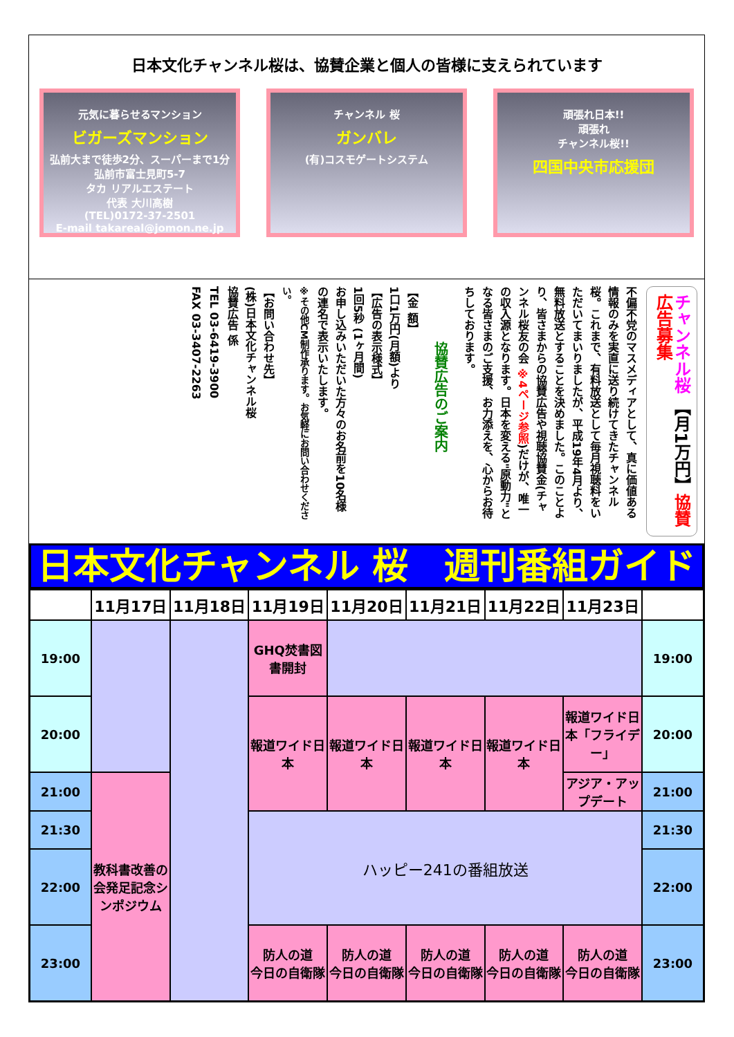日本文化チャンネル桜は、協賛企業と個人の皆様に支えられています
元気に暮らせるマンション
ビガーズマンション
弘前大まで徒歩2分、スーパーまで1分
弘前市富士見町5-7
タカ リアルエステート
代表 大川高樹
(TEL)0172-37-2501
E-mail takareal@jomon.ne.jp
チャンネル 桜
ガンバレ
(有)コスモゲートシステム
頑張れ日本!!
頑張れ
チャンネル桜!!
四国中央市応援団
チャンネル桜 【月1万円】協賛広告募集
不偏不党のマスメディアとして、真に価値ある情報のみを実直に送り続けてきたチャンネル桜。これまで、有料放送として毎月視聴料をいただいてまいりましたが、平成19年4月より、無料放送とすることを決めました。このことより、皆さまからの協賛広告や視聴協賛金(チャンネル桜友の会 ※4ページ参照)だけが、唯一の収入源となります。日本を変える"原動力"となる皆さまのご支援、お力添えを、心からお待ちしております。
協賛広告のご案内
【金 額】
1口1万円(月額)より
【広告の表示様式】
1回5秒 (1ヶ月間)
お申し込みいただいた方々のお名前を10名様の連名で表示いたします。
※その他CM制作承ります。お気軽にお問い合わせください。
【お問い合わせ先】
(株)日本文化チャンネル桜
協賛広告 係
TEL 03-6419-3900
FAX 03-3407-2263
日本文化チャンネル 桜　週刊番組ガイド
| | 11月17日 | 11月18日 | 11月19日 | 11月20日 | 11月21日 | 11月22日 | 11月23日 | |
| --- | --- | --- | --- | --- | --- | --- | --- | --- |
| 19:00 | | | GHQ焚書図書開封 | | | | | 19:00 |
| 20:00 | | | 報道ワイド日本 | 報道ワイド日本 | 報道ワイド日本 | 報道ワイド日本 | 報道ワイド日本「フライデー」 | 20:00 |
| 21:00 | 教科書改善の会発足記念シンポジウム | | | | | | アジア・アップデート | 21:00 |
| 21:30 | | | ハッピー241の番組放送 | | | | | 21:30 |
| 22:00 | | | | | | | | 22:00 |
| 23:00 | | | 防人の道 今日の自衛隊 | 防人の道 今日の自衛隊 | 防人の道 今日の自衛隊 | 防人の道 今日の自衛隊 | 防人の道 今日の自衛隊 | 23:00 |